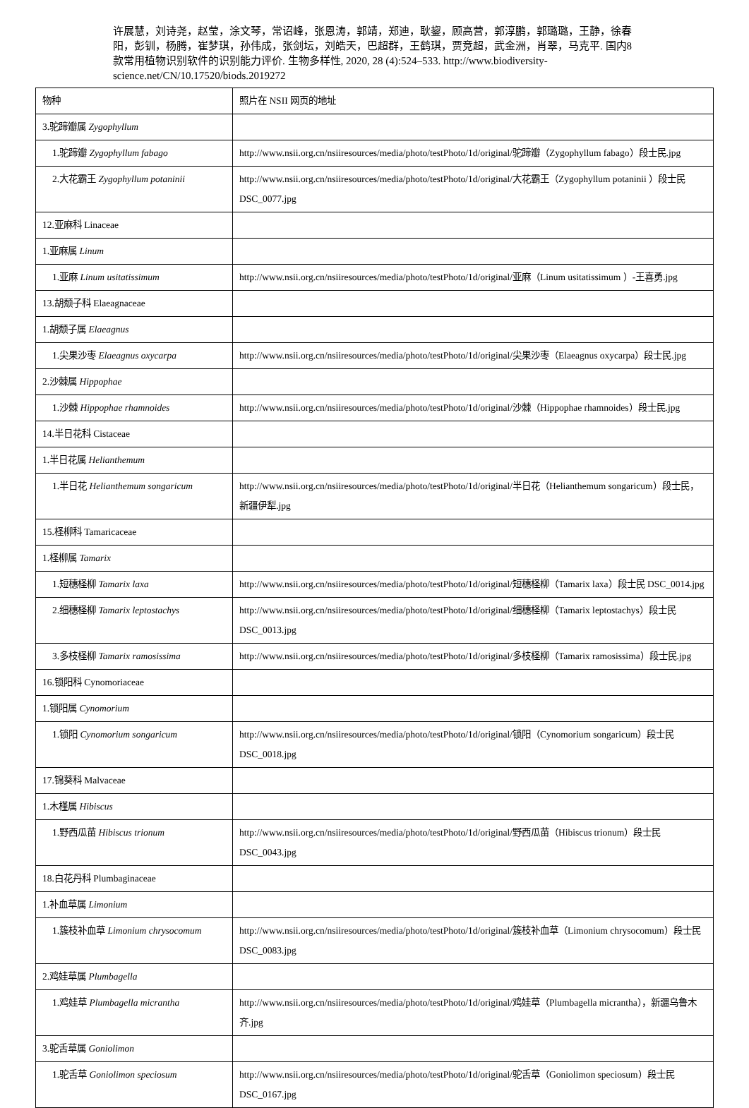许展慧，刘诗尧，赵莹，涂文琴，常诏峰，张恩涛，郭靖，郑迪，耿鋆，顾高营，郭淳鹏，郭璐璐，王静，徐春阳，彭钏，杨腾，崔梦琪，孙伟成，张剑坛，刘皓天，巴超群，王鹤琪，贾竞超，武金洲，肖翠，马克平. 国内8 款常用植物识别软件的识别能力评价. 生物多样性, 2020, 28 (4):524–533. http://www.biodiversity-science.net/CN/10.17520/biods.2019272
| 物种 | 照片在 NSII 网页的地址 |
| 3.驼蹄瓣属 Zygophyllum | |
| 1.驼蹄瓣 Zygophyllum fabago | http://www.nsii.org.cn/nsiiresources/media/photo/testPhoto/1d/original/驼蹄瓣（Zygophyllum fabago）段士民.jpg |
| 2.大花霸王 Zygophyllum potaninii | http://www.nsii.org.cn/nsiiresources/media/photo/testPhoto/1d/original/大花霸王（Zygophyllum potaninii ）段士民 DSC_0077.jpg |
| 12.亚麻科 Linaceae | |
| 1.亚麻属 Linum | |
| 1.亚麻 Linum usitatissimum | http://www.nsii.org.cn/nsiiresources/media/photo/testPhoto/1d/original/亚麻（Linum usitatissimum ）-王喜勇.jpg |
| 13.胡颓子科 Elaeagnaceae | |
| 1.胡颓子属 Elaeagnus | |
| 1.尖果沙枣 Elaeagnus oxycarpa | http://www.nsii.org.cn/nsiiresources/media/photo/testPhoto/1d/original/尖果沙枣（Elaeagnus oxycarpa）段士民.jpg |
| 2.沙棘属 Hippophae | |
| 1.沙棘 Hippophae rhamnoides | http://www.nsii.org.cn/nsiiresources/media/photo/testPhoto/1d/original/沙棘（Hippophae rhamnoides）段士民.jpg |
| 14.半日花科 Cistaceae | |
| 1.半日花属 Helianthemum | |
| 1.半日花 Helianthemum songaricum | http://www.nsii.org.cn/nsiiresources/media/photo/testPhoto/1d/original/半日花（Helianthemum songaricum）段士民，新疆伊犁.jpg |
| 15.柽柳科 Tamaricaceae | |
| 1.柽柳属 Tamarix | |
| 1.短穗柽柳 Tamarix laxa | http://www.nsii.org.cn/nsiiresources/media/photo/testPhoto/1d/original/短穗柽柳（Tamarix laxa）段士民 DSC_0014.jpg |
| 2.细穗柽柳 Tamarix leptostachys | http://www.nsii.org.cn/nsiiresources/media/photo/testPhoto/1d/original/细穗柽柳（Tamarix leptostachys）段士民 DSC_0013.jpg |
| 3.多枝柽柳 Tamarix ramosissima | http://www.nsii.org.cn/nsiiresources/media/photo/testPhoto/1d/original/多枝柽柳（Tamarix ramosissima）段士民.jpg |
| 16.锁阳科 Cynomoriaceae | |
| 1.锁阳属 Cynomorium | |
| 1.锁阳 Cynomorium songaricum | http://www.nsii.org.cn/nsiiresources/media/photo/testPhoto/1d/original/锁阳（Cynomorium songaricum）段士民 DSC_0018.jpg |
| 17.锦葵科 Malvaceae | |
| 1.木槿属 Hibiscus | |
| 1.野西瓜苗 Hibiscus trionum | http://www.nsii.org.cn/nsiiresources/media/photo/testPhoto/1d/original/野西瓜苗（Hibiscus trionum）段士民 DSC_0043.jpg |
| 18.白花丹科 Plumbaginaceae | |
| 1.补血草属 Limonium | |
| 1.簇枝补血草 Limonium chrysocomum | http://www.nsii.org.cn/nsiiresources/media/photo/testPhoto/1d/original/簇枝补血草（Limonium chrysocomum）段士民 DSC_0083.jpg |
| 2.鸡娃草属 Plumbagella | |
| 1.鸡娃草 Plumbagella micrantha | http://www.nsii.org.cn/nsiiresources/media/photo/testPhoto/1d/original/鸡娃草（Plumbagella micrantha），新疆乌鲁木齐.jpg |
| 3.驼舌草属 Goniolimon | |
| 1.驼舌草 Goniolimon speciosum | http://www.nsii.org.cn/nsiiresources/media/photo/testPhoto/1d/original/驼舌草（Goniolimon speciosum）段士民 DSC_0167.jpg |